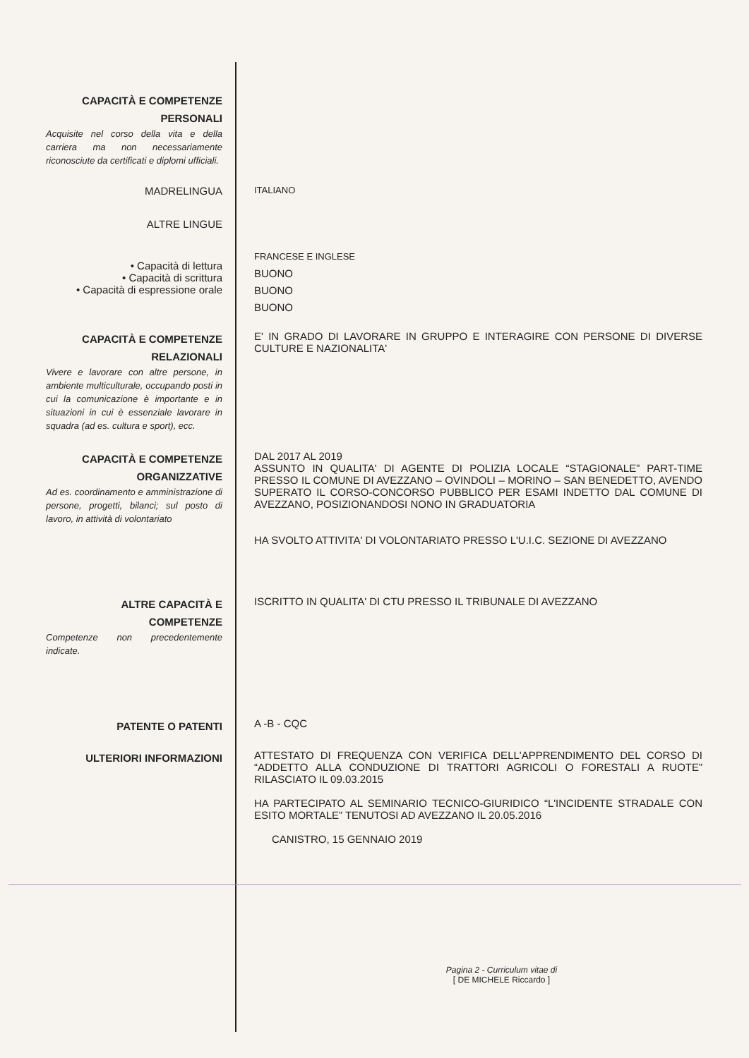CAPACITÀ E COMPETENZE PERSONALI
Acquisite nel corso della vita e della carriera ma non necessariamente riconosciute da certificati e diplomi ufficiali.
MADRELINGUA
ITALIANO
ALTRE LINGUE
• Capacità di lettura
• Capacità di scrittura
• Capacità di espressione orale
FRANCESE E INGLESE
BUONO
BUONO
BUONO
CAPACITÀ E COMPETENZE RELAZIONALI
Vivere e lavorare con altre persone, in ambiente multiculturale, occupando posti in cui la comunicazione è importante e in situazioni in cui è essenziale lavorare in squadra (ad es. cultura e sport), ecc.
E' IN GRADO DI LAVORARE IN GRUPPO E INTERAGIRE CON PERSONE DI DIVERSE CULTURE E NAZIONALITA'
CAPACITÀ E COMPETENZE ORGANIZZATIVE
Ad es. coordinamento e amministrazione di persone, progetti, bilanci; sul posto di lavoro, in attività di volontariato
DAL 2017 AL 2019
ASSUNTO IN QUALITA' DI AGENTE DI POLIZIA LOCALE “STAGIONALE” PART-TIME PRESSO IL COMUNE DI AVEZZANO – OVINDOLI – MORINO – SAN BENEDETTO, AVENDO SUPERATO IL CORSO-CONCORSO PUBBLICO PER ESAMI INDETTO DAL COMUNE DI AVEZZANO, POSIZIONANDOSI NONO IN GRADUATORIA
HA SVOLTO ATTIVITA' DI VOLONTARIATO PRESSO L'U.I.C. SEZIONE DI AVEZZANO
ALTRE CAPACITÀ E COMPETENZE
Competenze non precedentemente indicate.
ISCRITTO IN QUALITA' DI CTU PRESSO IL TRIBUNALE DI AVEZZANO
PATENTE O PATENTI
A -B - CQC
ULTERIORI INFORMAZIONI
ATTESTATO DI FREQUENZA CON VERIFICA DELL'APPRENDIMENTO DEL CORSO DI “ADDETTO ALLA CONDUZIONE DI TRATTORI AGRICOLI O FORESTALI A RUOTE” RILASCIATO IL 09.03.2015
HA PARTECIPATO AL SEMINARIO TECNICO-GIURIDICO “L'INCIDENTE STRADALE CON ESITO MORTALE” TENUTOSI AD AVEZZANO IL 20.05.2016
CANISTRO, 15 GENNAIO 2019
Pagina 2 - Curriculum vitae di
[ DE MICHELE Riccardo ]